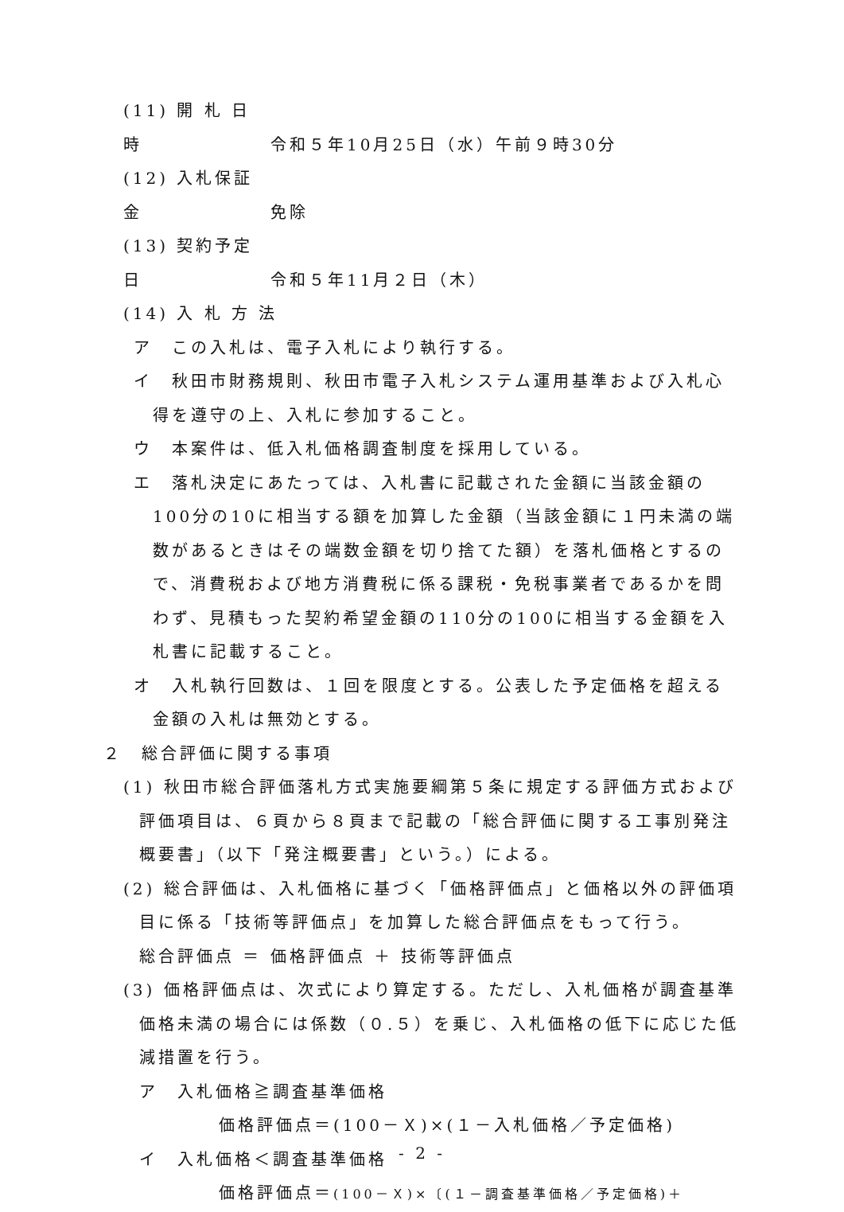(11) 開 札 日 時 令和５年10月25日（水）午前９時30分
(12) 入札保証金 免除
(13) 契約予定日 令和５年11月２日（木）
(14) 入 札 方 法
ア　この入札は、電子入札により執行する。
イ　秋田市財務規則、秋田市電子入札システム運用基準および入札心得を遵守の上、入札に参加すること。
ウ　本案件は、低入札価格調査制度を採用している。
エ　落札決定にあたっては、入札書に記載された金額に当該金額の100分の10に相当する額を加算した金額（当該金額に１円未満の端数があるときはその端数金額を切り捨てた額）を落札価格とするので、消費税および地方消費税に係る課税・免税事業者であるかを問わず、見積もった契約希望金額の110分の100に相当する金額を入札書に記載すること。
オ　入札執行回数は、１回を限度とする。公表した予定価格を超える金額の入札は無効とする。
２　総合評価に関する事項
(1) 秋田市総合評価落札方式実施要綱第５条に規定する評価方式および評価項目は、６頁から８頁まで記載の「総合評価に関する工事別発注概要書」（以下「発注概要書」という。）による。
(2) 総合評価は、入札価格に基づく「価格評価点」と価格以外の評価項目に係る「技術等評価点」を加算した総合評価点をもって行う。
総合評価点 ＝ 価格評価点 ＋ 技術等評価点
(3) 価格評価点は、次式により算定する。ただし、入札価格が調査基準価格未満の場合には係数（０.５）を乗じ、入札価格の低下に応じた低減措置を行う。
ア　入札価格≧調査基準価格
価格評価点＝(100－Ｘ)×(１－入札価格／予定価格)
イ　入札価格＜調査基準価格
価格評価点＝(100－Ｘ)×〔(１－調査基準価格／予定価格)＋
- 2 -